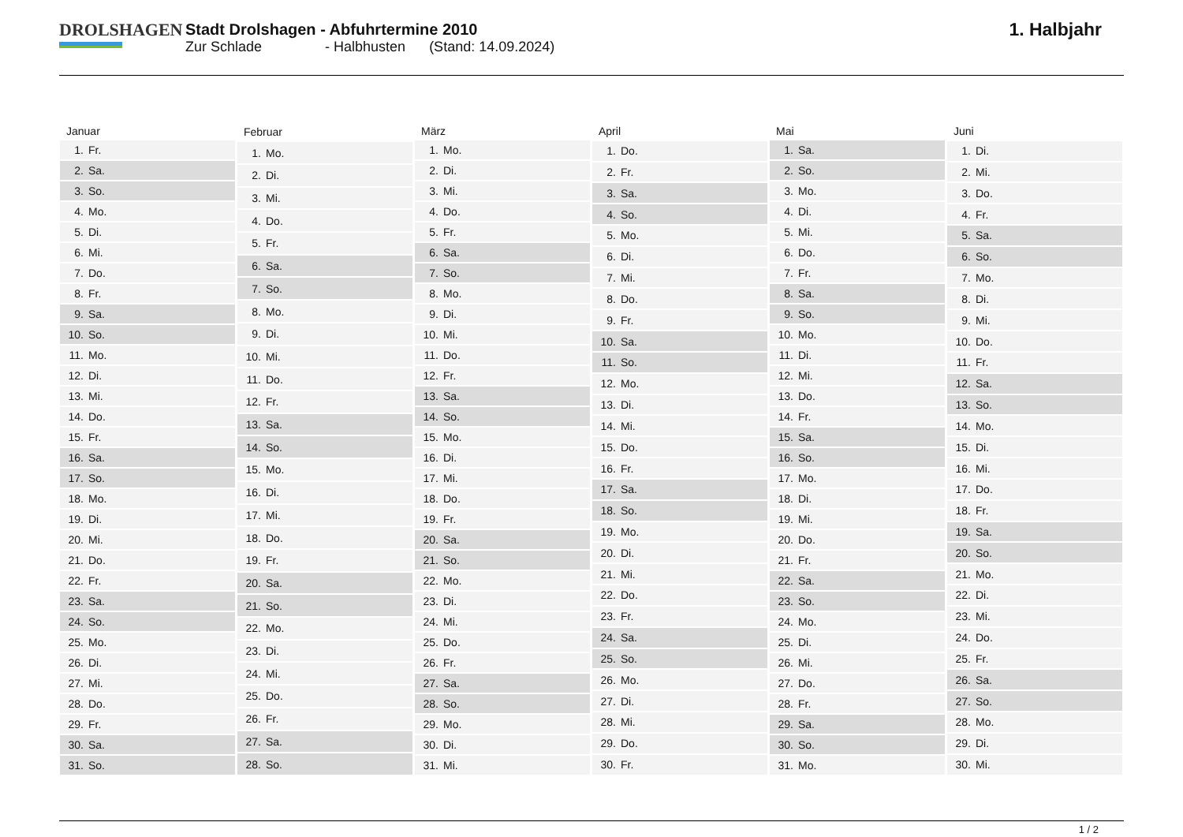DROLSHAGEN Stadt Drolshagen - Abfuhrtermine 2010
Zur Schlade - Halbhusten (Stand: 14.09.2024)
1. Halbjahr
| Januar | |
| --- | --- |
| 1. | Fr. |
| 2. | Sa. |
| 3. | So. |
| 4. | Mo. |
| 5. | Di. |
| 6. | Mi. |
| 7. | Do. |
| 8. | Fr. |
| 9. | Sa. |
| 10. | So. |
| 11. | Mo. |
| 12. | Di. |
| 13. | Mi. |
| 14. | Do. |
| 15. | Fr. |
| 16. | Sa. |
| 17. | So. |
| 18. | Mo. |
| 19. | Di. |
| 20. | Mi. |
| 21. | Do. |
| 22. | Fr. |
| 23. | Sa. |
| 24. | So. |
| 25. | Mo. |
| 26. | Di. |
| 27. | Mi. |
| 28. | Do. |
| 29. | Fr. |
| 30. | Sa. |
| 31. | So. |
| Februar | |
| --- | --- |
| 1. | Mo. |
| 2. | Di. |
| 3. | Mi. |
| 4. | Do. |
| 5. | Fr. |
| 6. | Sa. |
| 7. | So. |
| 8. | Mo. |
| 9. | Di. |
| 10. | Mi. |
| 11. | Do. |
| 12. | Fr. |
| 13. | Sa. |
| 14. | So. |
| 15. | Mo. |
| 16. | Di. |
| 17. | Mi. |
| 18. | Do. |
| 19. | Fr. |
| 20. | Sa. |
| 21. | So. |
| 22. | Mo. |
| 23. | Di. |
| 24. | Mi. |
| 25. | Do. |
| 26. | Fr. |
| 27. | Sa. |
| 28. | So. |
| März | |
| --- | --- |
| 1. | Mo. |
| 2. | Di. |
| 3. | Mi. |
| 4. | Do. |
| 5. | Fr. |
| 6. | Sa. |
| 7. | So. |
| 8. | Mo. |
| 9. | Di. |
| 10. | Mi. |
| 11. | Do. |
| 12. | Fr. |
| 13. | Sa. |
| 14. | So. |
| 15. | Mo. |
| 16. | Di. |
| 17. | Mi. |
| 18. | Do. |
| 19. | Fr. |
| 20. | Sa. |
| 21. | So. |
| 22. | Mo. |
| 23. | Di. |
| 24. | Mi. |
| 25. | Do. |
| 26. | Fr. |
| 27. | Sa. |
| 28. | So. |
| 29. | Mo. |
| 30. | Di. |
| 31. | Mi. |
| April | |
| --- | --- |
| 1. | Do. |
| 2. | Fr. |
| 3. | Sa. |
| 4. | So. |
| 5. | Mo. |
| 6. | Di. |
| 7. | Mi. |
| 8. | Do. |
| 9. | Fr. |
| 10. | Sa. |
| 11. | So. |
| 12. | Mo. |
| 13. | Di. |
| 14. | Mi. |
| 15. | Do. |
| 16. | Fr. |
| 17. | Sa. |
| 18. | So. |
| 19. | Mo. |
| 20. | Di. |
| 21. | Mi. |
| 22. | Do. |
| 23. | Fr. |
| 24. | Sa. |
| 25. | So. |
| 26. | Mo. |
| 27. | Di. |
| 28. | Mi. |
| 29. | Do. |
| 30. | Fr. |
| Mai | |
| --- | --- |
| 1. | Sa. |
| 2. | So. |
| 3. | Mo. |
| 4. | Di. |
| 5. | Mi. |
| 6. | Do. |
| 7. | Fr. |
| 8. | Sa. |
| 9. | So. |
| 10. | Mo. |
| 11. | Di. |
| 12. | Mi. |
| 13. | Do. |
| 14. | Fr. |
| 15. | Sa. |
| 16. | So. |
| 17. | Mo. |
| 18. | Di. |
| 19. | Mi. |
| 20. | Do. |
| 21. | Fr. |
| 22. | Sa. |
| 23. | So. |
| 24. | Mo. |
| 25. | Di. |
| 26. | Mi. |
| 27. | Do. |
| 28. | Fr. |
| 29. | Sa. |
| 30. | So. |
| 31. | Mo. |
| Juni | |
| --- | --- |
| 1. | Di. |
| 2. | Mi. |
| 3. | Do. |
| 4. | Fr. |
| 5. | Sa. |
| 6. | So. |
| 7. | Mo. |
| 8. | Di. |
| 9. | Mi. |
| 10. | Do. |
| 11. | Fr. |
| 12. | Sa. |
| 13. | So. |
| 14. | Mo. |
| 15. | Di. |
| 16. | Mi. |
| 17. | Do. |
| 18. | Fr. |
| 19. | Sa. |
| 20. | So. |
| 21. | Mo. |
| 22. | Di. |
| 23. | Mi. |
| 24. | Do. |
| 25. | Fr. |
| 26. | Sa. |
| 27. | So. |
| 28. | Mo. |
| 29. | Di. |
| 30. | Mi. |
1 / 2